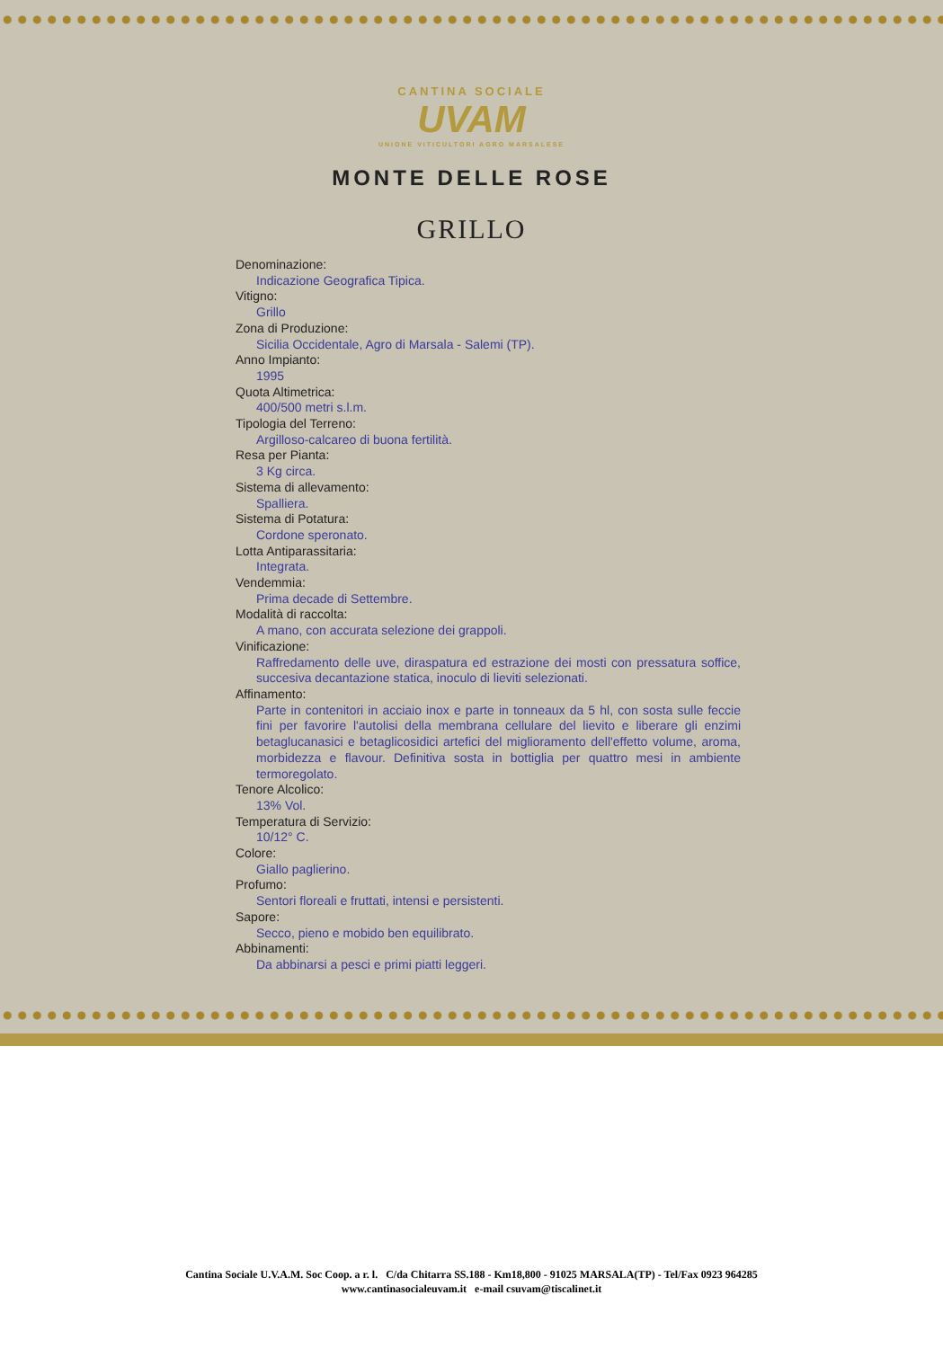CANTINA SOCIALE
UVAM
UNIONE VITICULTORI AGRO MARSALESE
MONTE DELLE ROSE
GRILLO
Denominazione:
Indicazione Geografica Tipica.
Vitigno:
Grillo
Zona di Produzione:
Sicilia Occidentale, Agro di Marsala - Salemi (TP).
Anno Impianto:
1995
Quota Altimetrica:
400/500 metri s.l.m.
Tipologia del Terreno:
Argilloso-calcareo di buona fertilità.
Resa per Pianta:
3 Kg circa.
Sistema di allevamento:
Spalliera.
Sistema di Potatura:
Cordone speronato.
Lotta Antiparassitaria:
Integrata.
Vendemmia:
Prima decade di Settembre.
Modalità di raccolta:
A mano, con accurata selezione dei grappoli.
Vinificazione:
Raffredamento delle uve, diraspatura ed estrazione dei mosti con pressatura soffice, succesiva decantazione statica, inoculo di lieviti selezionati.
Affinamento:
Parte in contenitori in acciaio inox e parte in tonneaux da 5 hl, con sosta sulle feccie fini per favorire l'autolisi della membrana cellulare del lievito e liberare gli enzimi betaglucanasici e betaglicosidici artefici del miglioramento dell'effetto volume, aroma, morbidezza e flavour. Definitiva sosta in bottiglia per quattro mesi in ambiente termoregolato.
Tenore Alcolico:
13% Vol.
Temperatura di Servizio:
10/12° C.
Colore:
Giallo paglierino.
Profumo:
Sentori floreali e fruttati, intensi e persistenti.
Sapore:
Secco, pieno e mobido ben equilibrato.
Abbinamenti:
Da abbinarsi a pesci e primi piatti leggeri.
Cantina Sociale U.V.A.M. Soc Coop. a r. l. C/da Chitarra SS.188 - Km18,800 - 91025 MARSALA(TP) - Tel/Fax 0923 964285
www.cantinasocialeuvam.it e-mail csuvam@tiscalinet.it